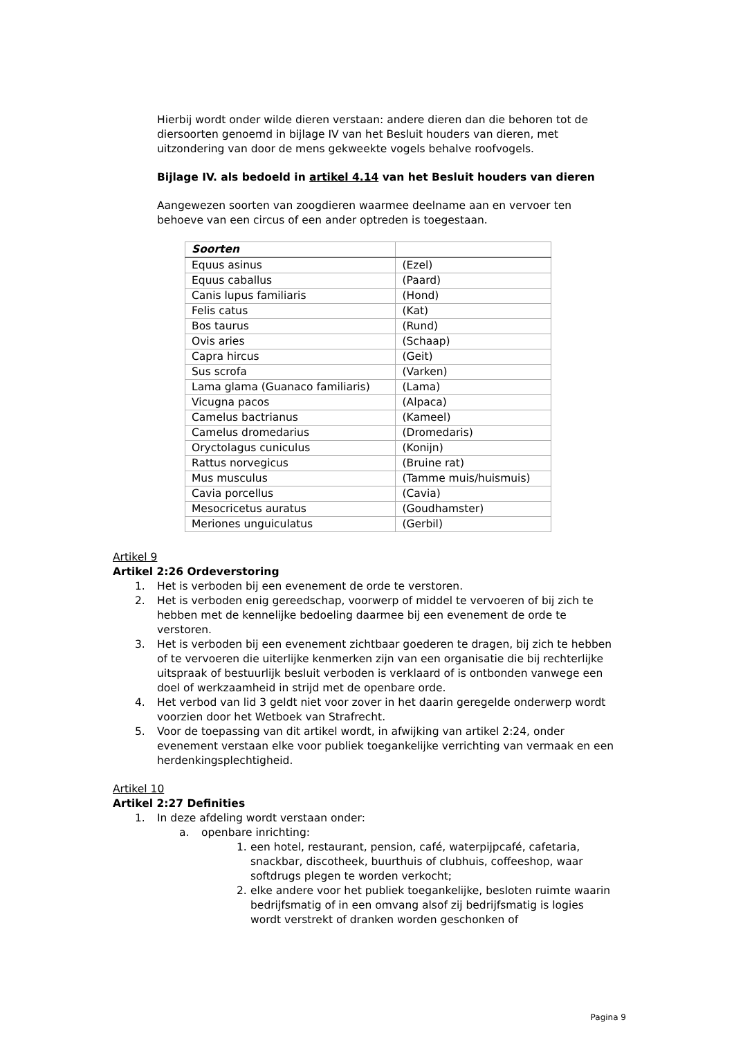Hierbij wordt onder wilde dieren verstaan: andere dieren dan die behoren tot de diersoorten genoemd in bijlage IV van het Besluit houders van dieren, met uitzondering van door de mens gekweekte vogels behalve roofvogels.
Bijlage IV. als bedoeld in artikel 4.14 van het Besluit houders van dieren
Aangewezen soorten van zoogdieren waarmee deelname aan en vervoer ten behoeve van een circus of een ander optreden is toegestaan.
| Soorten | |
| --- | --- |
| Equus asinus | (Ezel) |
| Equus caballus | (Paard) |
| Canis lupus familiaris | (Hond) |
| Felis catus | (Kat) |
| Bos taurus | (Rund) |
| Ovis aries | (Schaap) |
| Capra hircus | (Geit) |
| Sus scrofa | (Varken) |
| Lama glama (Guanaco familiaris) | (Lama) |
| Vicugna pacos | (Alpaca) |
| Camelus bactrianus | (Kameel) |
| Camelus dromedarius | (Dromedaris) |
| Oryctolagus cuniculus | (Konijn) |
| Rattus norvegicus | (Bruine rat) |
| Mus musculus | (Tamme muis/huismuis) |
| Cavia porcellus | (Cavia) |
| Mesocricetus auratus | (Goudhamster) |
| Meriones unguiculatus | (Gerbil) |
Artikel 9
Artikel 2:26 Ordeverstoring
1. Het is verboden bij een evenement de orde te verstoren.
2. Het is verboden enig gereedschap, voorwerp of middel te vervoeren of bij zich te hebben met de kennelijke bedoeling daarmee bij een evenement de orde te verstoren.
3. Het is verboden bij een evenement zichtbaar goederen te dragen, bij zich te hebben of te vervoeren die uiterlijke kenmerken zijn van een organisatie die bij rechterlijke uitspraak of bestuurlijk besluit verboden is verklaard of is ontbonden vanwege een doel of werkzaamheid in strijd met de openbare orde.
4. Het verbod van lid 3 geldt niet voor zover in het daarin geregelde onderwerp wordt voorzien door het Wetboek van Strafrecht.
5. Voor de toepassing van dit artikel wordt, in afwijking van artikel 2:24, onder evenement verstaan elke voor publiek toegankelijke verrichting van vermaak en een herdenkingsplechtigheid.
Artikel 10
Artikel 2:27 Definities
1. In deze afdeling wordt verstaan onder:
a. openbare inrichting:
1. een hotel, restaurant, pension, café, waterpijpcafé, cafetaria, snackbar, discotheek, buurthuis of clubhuis, coffeeshop, waar softdrugs plegen te worden verkocht;
2. elke andere voor het publiek toegankelijke, besloten ruimte waarin bedrijfsmatig of in een omvang alsof zij bedrijfsmatig is logies wordt verstrekt of dranken worden geschonken of
Pagina 9